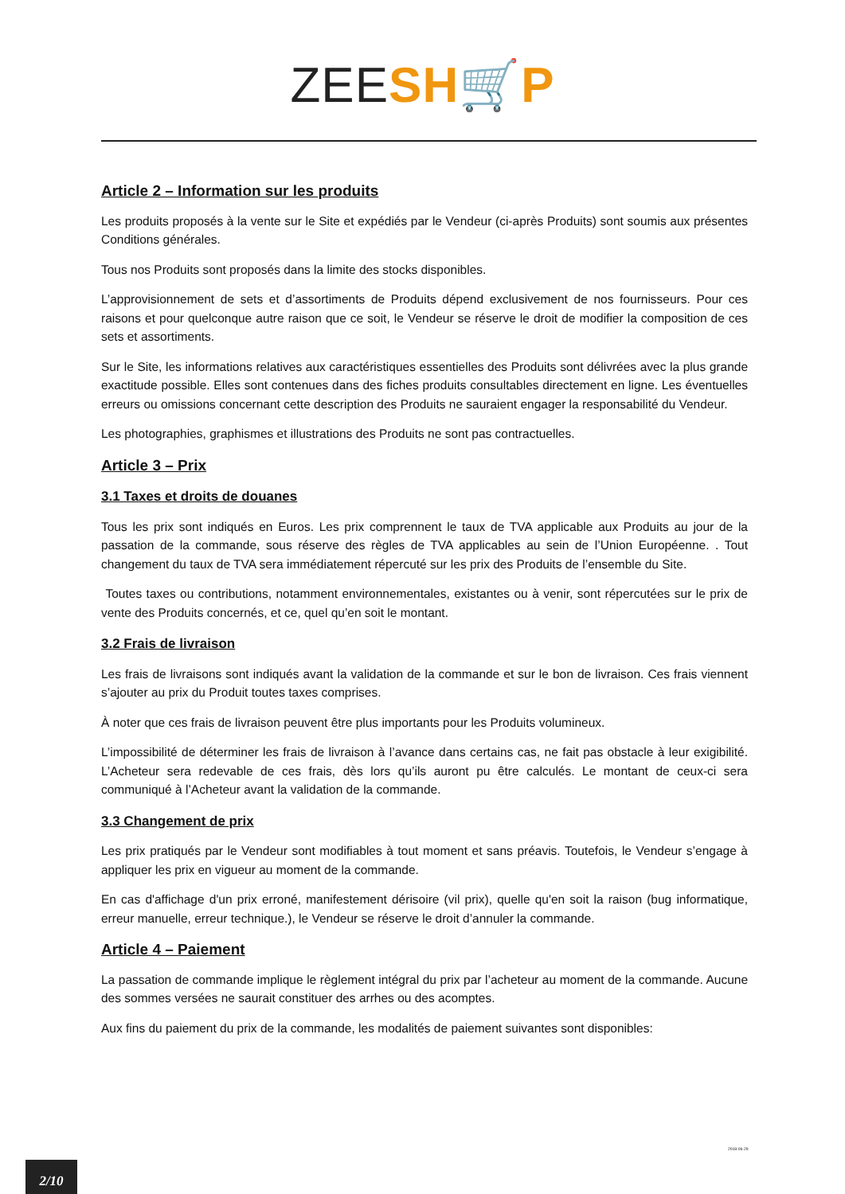ZEE SH🛒P
Article 2 – Information sur les produits
Les produits proposés à la vente sur le Site et expédiés par le Vendeur (ci-après Produits) sont soumis aux présentes Conditions générales.
Tous nos Produits sont proposés dans la limite des stocks disponibles.
L’approvisionnement de sets et d’assortiments de Produits dépend exclusivement de nos fournisseurs. Pour ces raisons et pour quelconque autre raison que ce soit, le Vendeur se réserve le droit de modifier la composition de ces sets et assortiments.
Sur le Site, les informations relatives aux caractéristiques essentielles des Produits sont délivrées avec la plus grande exactitude possible. Elles sont contenues dans des fiches produits consultables directement en ligne. Les éventuelles erreurs ou omissions concernant cette description des Produits ne sauraient engager la responsabilité du Vendeur.
Les photographies, graphismes et illustrations des Produits ne sont pas contractuelles.
Article 3 – Prix
3.1 Taxes et droits de douanes
Tous les prix sont indiqués en Euros. Les prix comprennent le taux de TVA applicable aux Produits au jour de la passation de la commande, sous réserve des règles de TVA applicables au sein de l’Union Européenne. . Tout changement du taux de TVA sera immédiatement répercuté sur les prix des Produits de l’ensemble du Site.
Toutes taxes ou contributions, notamment environnementales, existantes ou à venir, sont répercutées sur le prix de vente des Produits concernés, et ce, quel qu’en soit le montant.
3.2 Frais de livraison
Les frais de livraisons sont indiqués avant la validation de la commande et sur le bon de livraison. Ces frais viennent s’ajouter au prix du Produit toutes taxes comprises.
À noter que ces frais de livraison peuvent être plus importants pour les Produits volumineux.
L’impossibilité de déterminer les frais de livraison à l’avance dans certains cas, ne fait pas obstacle à leur exigibilité. L’Acheteur sera redevable de ces frais, dès lors qu’ils auront pu être calculés. Le montant de ceux-ci sera communiqué à l’Acheteur avant la validation de la commande.
3.3 Changement de prix
Les prix pratiqués par le Vendeur sont modifiables à tout moment et sans préavis. Toutefois, le Vendeur s’engage à appliquer les prix en vigueur au moment de la commande.
En cas d'affichage d'un prix erroné, manifestement dérisoire (vil prix), quelle qu'en soit la raison (bug informatique, erreur manuelle, erreur technique.), le Vendeur se réserve le droit d’annuler la commande.
Article 4 – Paiement
La passation de commande implique le règlement intégral du prix par l’acheteur au moment de la commande. Aucune des sommes versées ne saurait constituer des arrhes ou des acomptes.
Aux fins du paiement du prix de la commande, les modalités de paiement suivantes sont disponibles:
2018-06-29
2/10